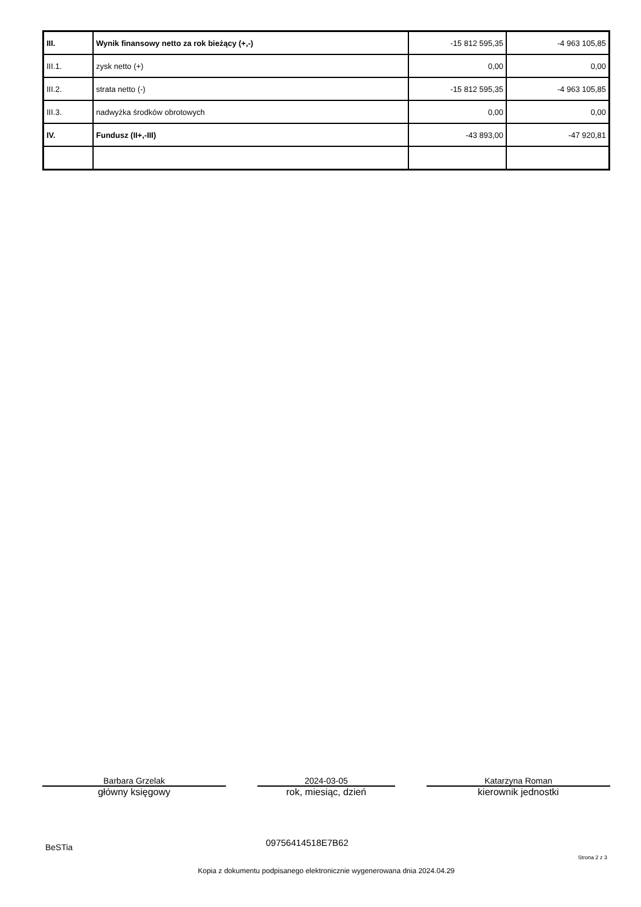| III. | Wynik finansowy netto za rok bieżący (+,-) | -15 812 595,35 | -4 963 105,85 |
| III.1. | zysk netto (+) | 0,00 | 0,00 |
| III.2. | strata netto (-) | -15 812 595,35 | -4 963 105,85 |
| III.3. | nadwyżka środków obrotowych | 0,00 | 0,00 |
| IV. | Fundusz (II+,-III) | -43 893,00 | -47 920,81 |
Barbara Grzelak
główny księgowy
2024-03-05
rok, miesiąc, dzień
Katarzyna Roman
kierownik jednostki
BeSTia 09756414518E7B62
Strona 2 z 3
Kopia z dokumentu podpisanego elektronicznie wygenerowana dnia 2024.04.29